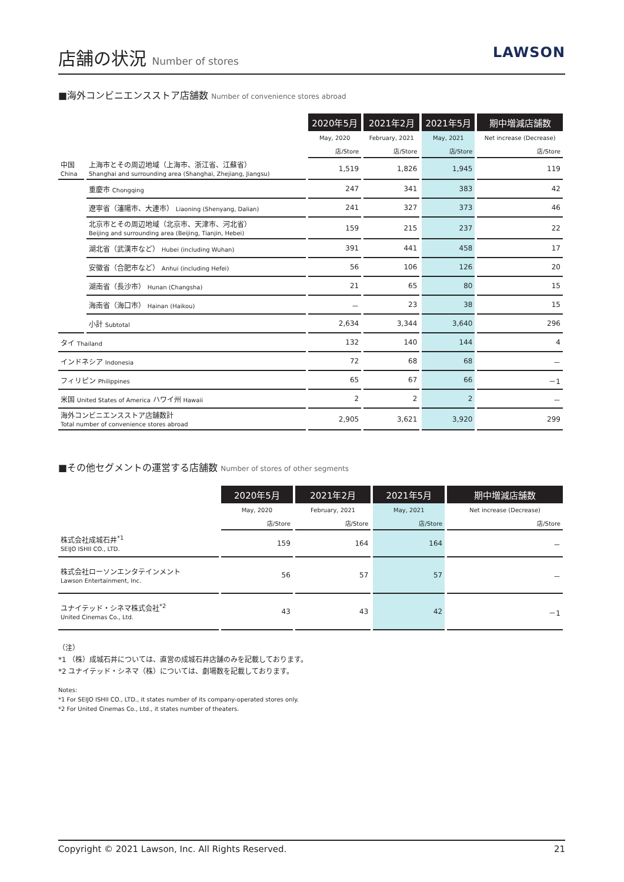店舗の状況 Number of stores
LAWSON
■海外コンビニエンスストア店舗数 Number of convenience stores abroad
| | | 2020年5月 | 2021年2月 | 2021年5月 | 期中増減店舗数 |
| | | May, 2020 | February, 2021 | May, 2021 | Net increase (Decrease) |
| | | 店/Store | 店/Store | 店/Store | 店/Store |
| 中国 China | 上海市とその周辺地域（上海市、浙江省、江蘇省） Shanghai and surrounding area (Shanghai, Zhejiang, Jiangsu) | 1,519 | 1,826 | 1,945 | 119 |
| | 重慶市 Chongqing | 247 | 341 | 383 | 42 |
| | 遼寧省（瀋陽市、大連市） Liaoning (Shenyang, Dalian) | 241 | 327 | 373 | 46 |
| | 北京市とその周辺地域（北京市、天津市、河北省） Beijing and surrounding area (Beijing, Tianjin, Hebei) | 159 | 215 | 237 | 22 |
| | 湖北省（武漢市など） Hubei (including Wuhan) | 391 | 441 | 458 | 17 |
| | 安徽省（合肥市など） Anhui (including Hefei) | 56 | 106 | 126 | 20 |
| | 湖南省（長沙市） Hunan (Changsha) | 21 | 65 | 80 | 15 |
| | 海南省（海口市） Hainan (Haikou) | － | 23 | 38 | 15 |
| | 小計 Subtotal | 2,634 | 3,344 | 3,640 | 296 |
| タイ Thailand | | 132 | 140 | 144 | 4 |
| インドネシア Indonesia | | 72 | 68 | 68 | － |
| フィリピン Philippines | | 65 | 67 | 66 | －1 |
| 米国 United States of America ハワイ州 Hawaii | | 2 | 2 | 2 | － |
| 海外コンビニエンスストア店舗数計 Total number of convenience stores abroad | | 2,905 | 3,621 | 3,920 | 299 |
■その他セグメントの運営する店舗数 Number of stores of other segments
| | 2020年5月 | 2021年2月 | 2021年5月 | 期中増減店舗数 |
| | May, 2020 | February, 2021 | May, 2021 | Net increase (Decrease) |
| | 店/Store | 店/Store | 店/Store | 店/Store |
| 株式会社成城石井<sup>*1</sup> SEIJO ISHII CO., LTD. | 159 | 164 | 164 | － |
| 株式会社ローソンエンタテインメント Lawson Entertainment, Inc. | 56 | 57 | 57 | － |
| ユナイテッド・シネマ株式会社<sup>*2</sup> United Cinemas Co., Ltd. | 43 | 43 | 42 | －1 |
（注）
*1 （株）成城石井については、直営の成城石井店舗のみを記載しております。
*2 ユナイテッド・シネマ（株）については、劇場数を記載しております。
Notes:
*1 For SEIJO ISHII CO., LTD., it states number of its company-operated stores only.
*2 For United Cinemas Co., Ltd., it states number of theaters.
Copyright © 2021 Lawson, Inc. All Rights Reserved. 21